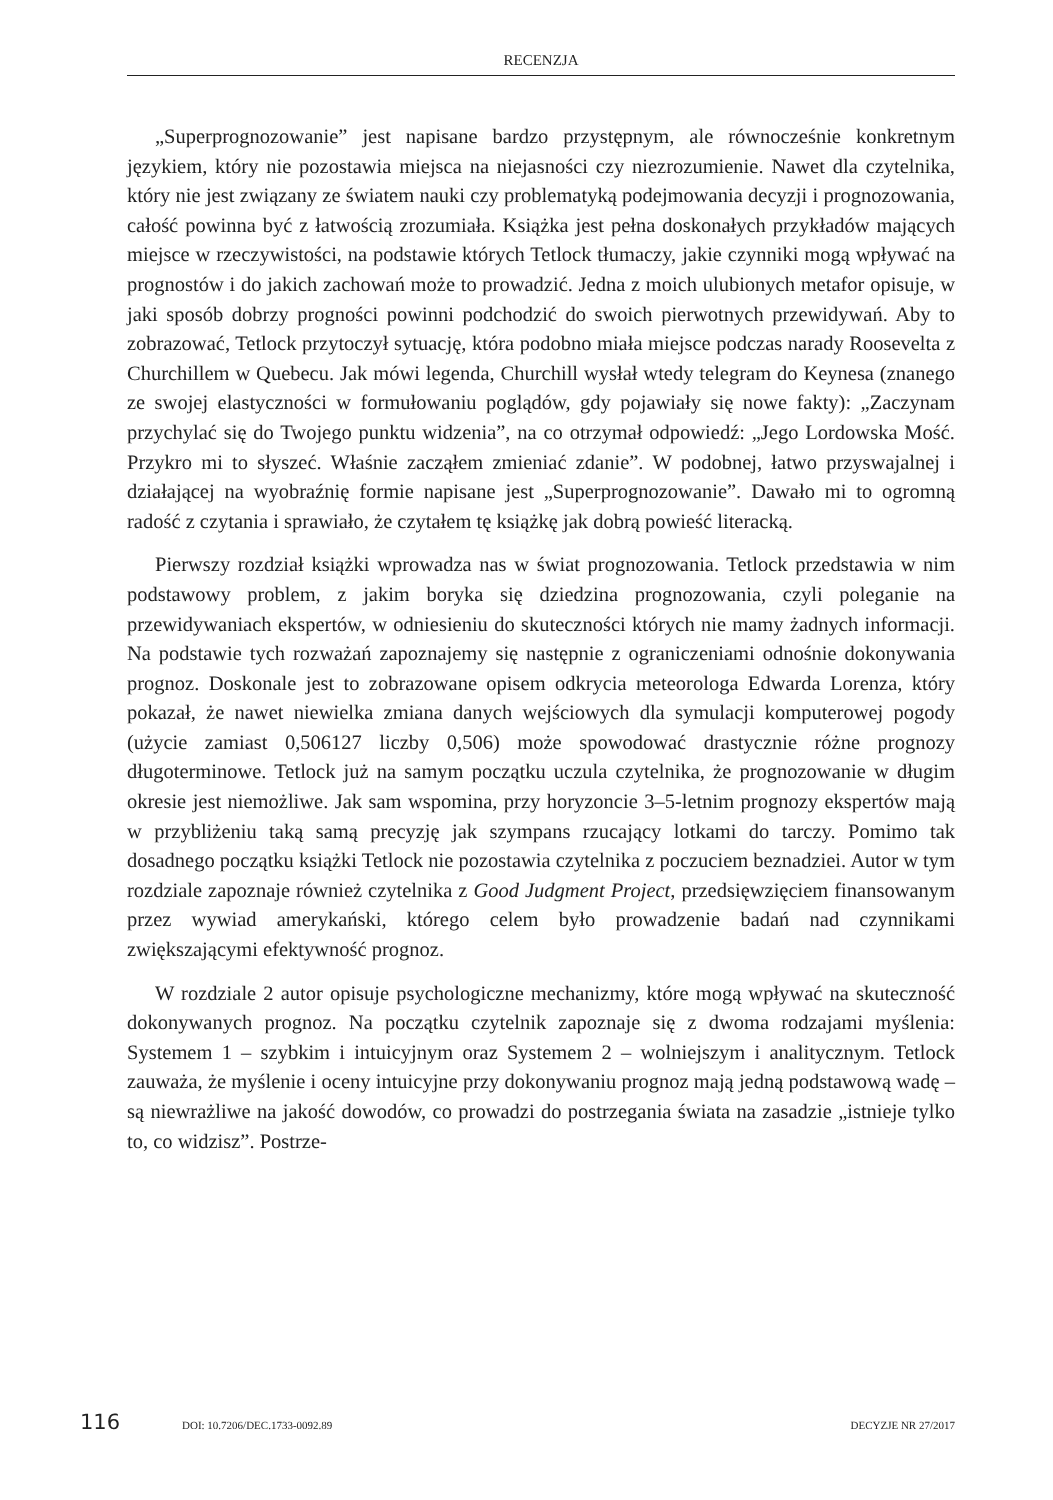RECENZJA
„Superprognozowanie” jest napisane bardzo przystępnym, ale równocześnie konkretnym językiem, który nie pozostawia miejsca na niejasności czy niezrozumienie. Nawet dla czytelnika, który nie jest związany ze światem nauki czy problematyką podejmowania decyzji i prognozowania, całość powinna być z łatwością zrozumiała. Książka jest pełna doskonałych przykładów mających miejsce w rzeczywistości, na podstawie których Tetlock tłumaczy, jakie czynniki mogą wpływać na prognostów i do jakich zachowań może to prowadzić. Jedna z moich ulubionych metafor opisuje, w jaki sposób dobrzy progności powinni podchodzić do swoich pierwotnych przewidywań. Aby to zobrazować, Tetlock przytoczył sytuację, która podobno miała miejsce podczas narady Roosevelta z Churchillem w Quebecu. Jak mówi legenda, Churchill wysłał wtedy telegram do Keynesa (znanego ze swojej elastyczności w formułowaniu poglądów, gdy pojawiały się nowe fakty): „Zaczynam przychylać się do Twojego punktu widzenia”, na co otrzymał odpowiedź: „Jego Lordowska Mość. Przykro mi to słyszeć. Właśnie zacząłem zmieniać zdanie”. W podobnej, łatwo przyswajalnej i działającej na wyobraźnię formie napisane jest „Superprognozowanie”. Dawało mi to ogromną radość z czytania i sprawiało, że czytałem tę książkę jak dobrą powieść literacką.
Pierwszy rozdział książki wprowadza nas w świat prognozowania. Tetlock przedstawia w nim podstawowy problem, z jakim boryka się dziedzina prognozowania, czyli poleganie na przewidywaniach ekspertów, w odniesieniu do skuteczności których nie mamy żadnych informacji. Na podstawie tych rozważań zapoznajemy się następnie z ograniczeniami odnośnie dokonywania prognoz. Doskonale jest to zobrazowane opisem odkrycia meteorologa Edwarda Lorenza, który pokazał, że nawet niewielka zmiana danych wejściowych dla symulacji komputerowej pogody (użycie zamiast 0,506127 liczby 0,506) może spowodować drastycznie różne prognozy długoterminowe. Tetlock już na samym początku uczula czytelnika, że prognozowanie w długim okresie jest niemożliwe. Jak sam wspomina, przy horyzoncie 3–5-letnim prognozy ekspertów mają w przybliżeniu taką samą precyzję jak szympans rzucający lotkami do tarczy. Pomimo tak dosadnego początku książki Tetlock nie pozostawia czytelnika z poczuciem beznadziei. Autor w tym rozdziale zapoznaje również czytelnika z Good Judgment Project, przedsięwzięciem finansowanym przez wywiad amerykański, którego celem było prowadzenie badań nad czynnikami zwiększającymi efektywność prognoz.
W rozdziale 2 autor opisuje psychologiczne mechanizmy, które mogą wpływać na skuteczność dokonywanych prognoz. Na początku czytelnik zapoznaje się z dwoma rodzajami myślenia: Systemem 1 – szybkim i intuicyjnym oraz Systemem 2 – wolniejszym i analitycznym. Tetlock zauważa, że myślenie i oceny intuicyjne przy dokonywaniu prognoz mają jedną podstawową wadę – są niewrażliwe na jakość dowodów, co prowadzi do postrzegania świata na zasadzie „istnieje tylko to, co widzisz”. Postrze-
116 DOI: 10.7206/DEC.1733-0092.89 DECYZJE NR 27/2017